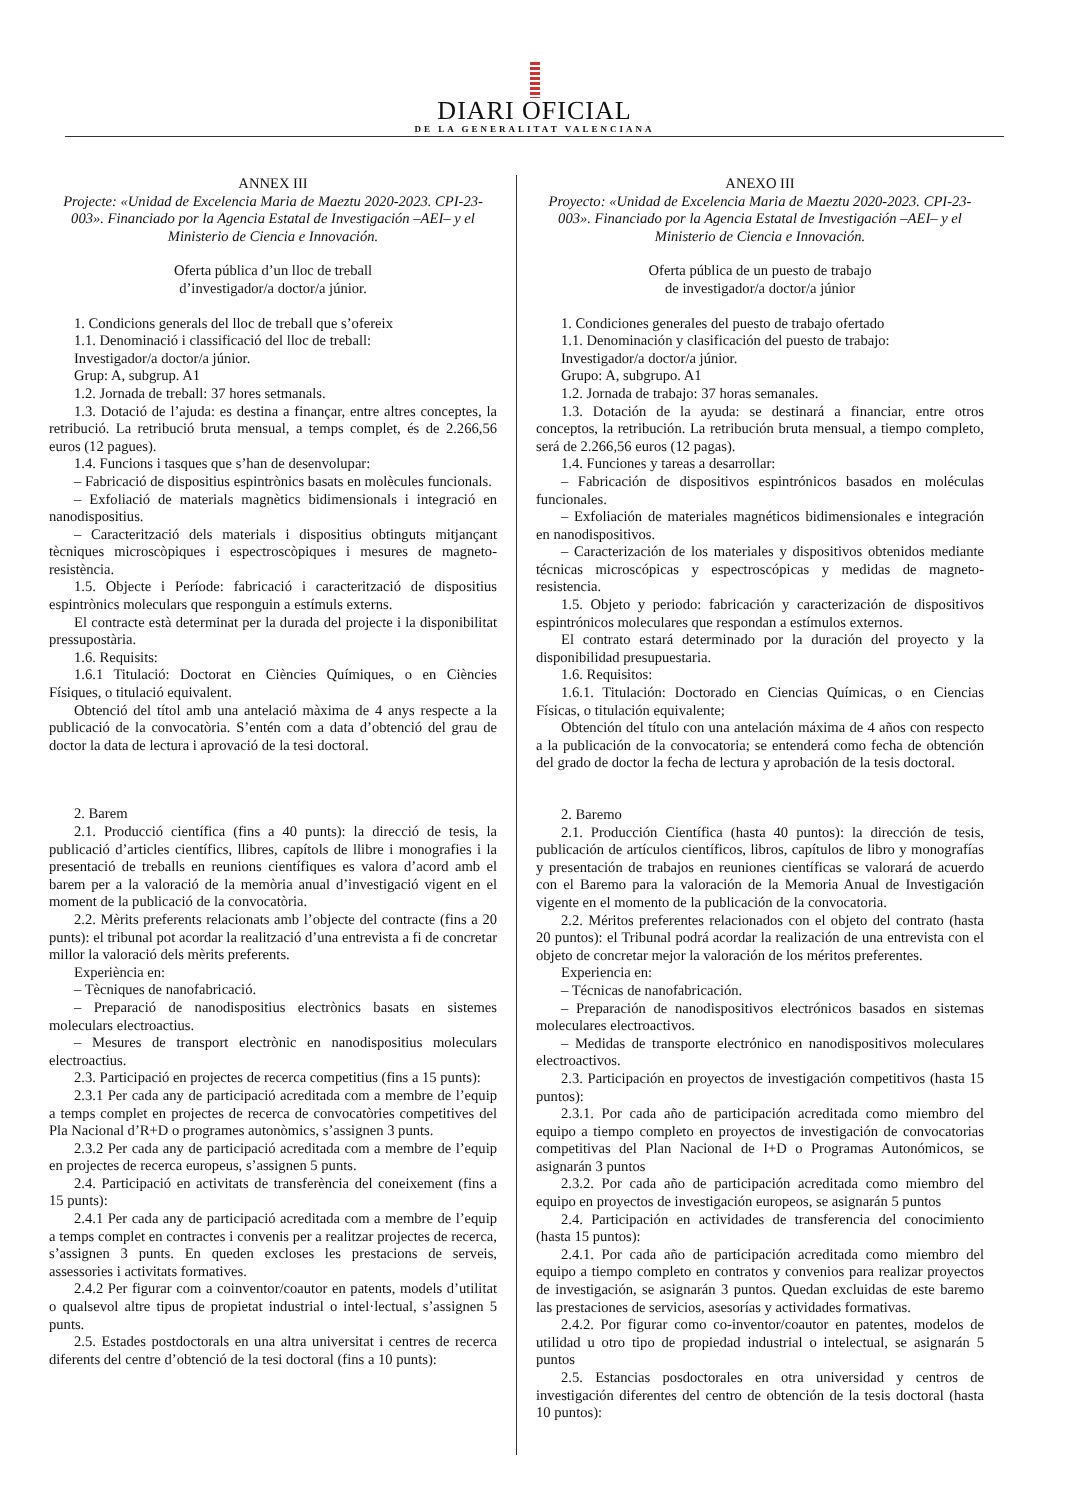DIARI OFICIAL
DE LA GENERALITAT VALENCIANA
ANNEX III
Projecte: «Unidad de Excelencia Maria de Maeztu 2020-2023. CPI-23-003». Financiado por la Agencia Estatal de Investigación –AEI– y el Ministerio de Ciencia e Innovación.
Oferta pública d’un lloc de treball
d’investigador/a doctor/a júnior.
1. Condicions generals del lloc de treball que s’ofereix
1.1. Denominació i classificació del lloc de treball:
Investigador/a doctor/a júnior.
Grup: A, subgrup. A1
1.2. Jornada de treball: 37 hores setmanals.
1.3. Dotació de l’ajuda: es destina a finançar, entre altres conceptes, la retribució. La retribució bruta mensual, a temps complet, és de 2.266,56 euros (12 pagues).
1.4. Funcions i tasques que s’han de desenvolupar:
– Fabricació de dispositius espintrònics basats en molècules funcionals.
– Exfoliació de materials magnètics bidimensionals i integració en nanodispositius.
– Caracterització dels materials i dispositius obtinguts mitjançant tècniques microscòpiques i espectroscòpiques i mesures de magneto-resistència.
1.5. Objecte i Període: fabricació i caracterització de dispositius espintrònics moleculars que responguin a estímuls externs.
El contracte està determinat per la durada del projecte i la disponibilitat pressupostària.
1.6. Requisits:
1.6.1 Titulació: Doctorat en Ciències Químiques, o en Ciències Físiques, o titulació equivalent.
Obtenció del títol amb una antelació màxima de 4 anys respecte a la publicació de la convocatòria. S’entén com a data d’obtenció del grau de doctor la data de lectura i aprovació de la tesi doctoral.
2. Barem
2.1. Producció científica (fins a 40 punts): la direcció de tesis, la publicació d’articles científics, llibres, capítols de llibre i monografies i la presentació de treballs en reunions científiques es valora d’acord amb el barem per a la valoració de la memòria anual d’investigació vigent en el moment de la publicació de la convocatòria.
2.2. Mèrits preferents relacionats amb l’objecte del contracte (fins a 20 punts): el tribunal pot acordar la realització d’una entrevista a fi de concretar millor la valoració dels mèrits preferents.
Experiència en:
– Tècniques de nanofabricació.
– Preparació de nanodispositius electrònics basats en sistemes moleculars electroactius.
– Mesures de transport electrònic en nanodispositius moleculars electroactius.
2.3. Participació en projectes de recerca competitius (fins a 15 punts):
2.3.1 Per cada any de participació acreditada com a membre de l’equip a temps complet en projectes de recerca de convocatòries competitives del Pla Nacional d’R+D o programes autonòmics, s’assignen 3 punts.
2.3.2 Per cada any de participació acreditada com a membre de l’equip en projectes de recerca europeus, s’assignen 5 punts.
2.4. Participació en activitats de transferència del coneixement (fins a 15 punts):
2.4.1 Per cada any de participació acreditada com a membre de l’equip a temps complet en contractes i convenis per a realitzar projectes de recerca, s’assignen 3 punts. En queden excloses les prestacions de serveis, assessories i activitats formatives.
2.4.2 Per figurar com a coinventor/coautor en patents, models d’utilitat o qualsevol altre tipus de propietat industrial o intel·lectual, s’assignen 5 punts.
2.5. Estades postdoctorals en una altra universitat i centres de recerca diferents del centre d’obtenció de la tesi doctoral (fins a 10 punts):
ANEXO III
Proyecto: «Unidad de Excelencia Maria de Maeztu 2020-2023. CPI-23-003». Financiado por la Agencia Estatal de Investigación –AEI– y el Ministerio de Ciencia e Innovación.
Oferta pública de un puesto de trabajo
de investigador/a doctor/a júnior
1. Condiciones generales del puesto de trabajo ofertado
1.1. Denominación y clasificación del puesto de trabajo:
Investigador/a doctor/a júnior.
Grupo: A, subgrupo. A1
1.2. Jornada de trabajo: 37 horas semanales.
1.3. Dotación de la ayuda: se destinará a financiar, entre otros conceptos, la retribución. La retribución bruta mensual, a tiempo completo, será de 2.266,56 euros (12 pagas).
1.4. Funciones y tareas a desarrollar:
– Fabricación de dispositivos espintrónicos basados en moléculas funcionales.
– Exfoliación de materiales magnéticos bidimensionales e integración en nanodispositivos.
– Caracterización de los materiales y dispositivos obtenidos mediante técnicas microscópicas y espectroscópicas y medidas de magneto-resistencia.
1.5. Objeto y periodo: fabricación y caracterización de dispositivos espintrónicos moleculares que respondan a estímulos externos.
El contrato estará determinado por la duración del proyecto y la disponibilidad presupuestaria.
1.6. Requisitos:
1.6.1. Titulación: Doctorado en Ciencias Químicas, o en Ciencias Físicas, o titulación equivalente;
Obtención del título con una antelación máxima de 4 años con respecto a la publicación de la convocatoria; se entenderá como fecha de obtención del grado de doctor la fecha de lectura y aprobación de la tesis doctoral.
2. Baremo
2.1. Producción Científica (hasta 40 puntos): la dirección de tesis, publicación de artículos científicos, libros, capítulos de libro y monografías y presentación de trabajos en reuniones científicas se valorará de acuerdo con el Baremo para la valoración de la Memoria Anual de Investigación vigente en el momento de la publicación de la convocatoria.
2.2. Méritos preferentes relacionados con el objeto del contrato (hasta 20 puntos): el Tribunal podrá acordar la realización de una entrevista con el objeto de concretar mejor la valoración de los méritos preferentes.
Experiencia en:
– Técnicas de nanofabricación.
– Preparación de nanodispositivos electrónicos basados en sistemas moleculares electroactivos.
– Medidas de transporte electrónico en nanodispositivos moleculares electroactivos.
2.3. Participación en proyectos de investigación competitivos (hasta 15 puntos):
2.3.1. Por cada año de participación acreditada como miembro del equipo a tiempo completo en proyectos de investigación de convocatorias competitivas del Plan Nacional de I+D o Programas Autonómicos, se asignarán 3 puntos
2.3.2. Por cada año de participación acreditada como miembro del equipo en proyectos de investigación europeos, se asignarán 5 puntos
2.4. Participación en actividades de transferencia del conocimiento (hasta 15 puntos):
2.4.1. Por cada año de participación acreditada como miembro del equipo a tiempo completo en contratos y convenios para realizar proyectos de investigación, se asignarán 3 puntos. Quedan excluidas de este baremo las prestaciones de servicios, asesorías y actividades formativas.
2.4.2. Por figurar como co-inventor/coautor en patentes, modelos de utilidad u otro tipo de propiedad industrial o intelectual, se asignarán 5 puntos
2.5. Estancias posdoctorales en otra universidad y centros de investigación diferentes del centro de obtención de la tesis doctoral (hasta 10 puntos):